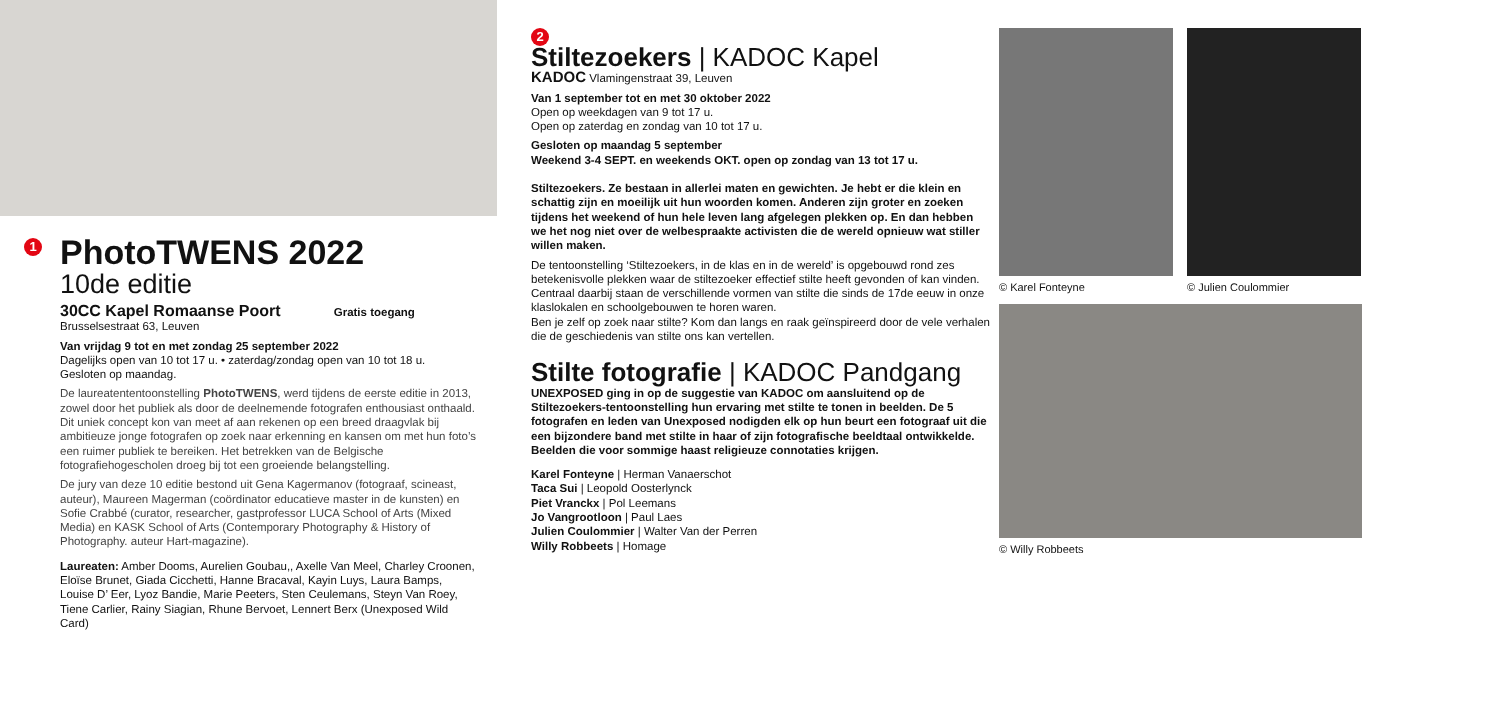1
PhotoTWENS 2022
10de editie
30CC Kapel Romaanse Poort Gratis toegang
Brusselsestraat 63, Leuven
Van vrijdag 9 tot en met zondag 25 september 2022
Dagelijks open van 10 tot 17 u. • zaterdag/zondag open van 10 tot 18 u.
Gesloten op maandag.
De laureatententoonstelling PhotoTWENS, werd tijdens de eerste editie in 2013, zowel door het publiek als door de deelnemende fotografen enthousiast onthaald. Dit uniek concept kon van meet af aan rekenen op een breed draagvlak bij ambitieuze jonge fotografen op zoek naar erkenning en kansen om met hun foto’s een ruimer publiek te bereiken. Het betrekken van de Belgische fotografiehogescholen droeg bij tot een groeiende belangstelling.
De jury van deze 10 editie bestond uit Gena Kagermanov (fotograaf, scineast, auteur), Maureen Magerman (coördinator educatieve master in de kunsten) en Sofie Crabbé (curator, researcher, gastprofessor LUCA School of Arts (Mixed Media) en KASK School of Arts (Contemporary Photography & History of Photography. auteur Hart-magazine).
Laureaten: Amber Dooms, Aurelien Goubau,, Axelle Van Meel, Charley Croonen, Eloïse Brunet, Giada Cicchetti, Hanne Bracaval, Kayin Luys, Laura Bamps, Louise D’ Eer, Lyoz Bandie, Marie Peeters, Sten Ceulemans, Steyn Van Roey, Tiene Carlier, Rainy Siagian, Rhune Bervoet, Lennert Berx (Unexposed Wild Card)
2
Stiltezoekers | KADOC Kapel
KADOC Vlamingenstraat 39, Leuven
Van 1 september tot en met 30 oktober 2022
Open op weekdagen van 9 tot 17 u.
Open op zaterdag en zondag van 10 tot 17 u.
Gesloten op maandag 5 september
Weekend 3-4 SEPT. en weekends OKT. open op zondag van 13 tot 17 u.
Stiltezoekers. Ze bestaan in allerlei maten en gewichten. Je hebt er die klein en schattig zijn en moeilijk uit hun woorden komen. Anderen zijn groter en zoeken tijdens het weekend of hun hele leven lang afgelegen plekken op. En dan hebben we het nog niet over de welbespraakte activisten die de wereld opnieuw wat stiller willen maken.
De tentoonstelling ‘Stiltezoekers, in de klas en in de wereld’ is opgebouwd rond zes betekenisvolle plekken waar de stiltezoeker effectief stilte heeft gevonden of kan vinden. Centraal daarbij staan de verschillende vormen van stilte die sinds de 17de eeuw in onze klaslokalen en schoolgebouwen te horen waren.
Ben je zelf op zoek naar stilte? Kom dan langs en raak geïnspireerd door de vele verhalen die de geschiedenis van stilte ons kan vertellen.
Stilte fotografie | KADOC Pandgang
UNEXPOSED ging in op de suggestie van KADOC om aansluitend op de Stiltezoekers-tentoonstelling hun ervaring met stilte te tonen in beelden. De 5 fotografen en leden van Unexposed nodigden elk op hun beurt een fotograaf uit die een bijzondere band met stilte in haar of zijn fotografische beeldtaal ontwikkelde. Beelden die voor sommige haast religieuze connotaties krijgen.
Karel Fonteyne | Herman Vanaerschot
Taca Sui | Leopold Oosterlynck
Piet Vranckx | Pol Leemans
Jo Vangrootloon | Paul Laes
Julien Coulommier | Walter Van der Perren
Willy Robbeets | Homage
© Karel Fonteyne © Julien Coulommier
© Willy Robbeets